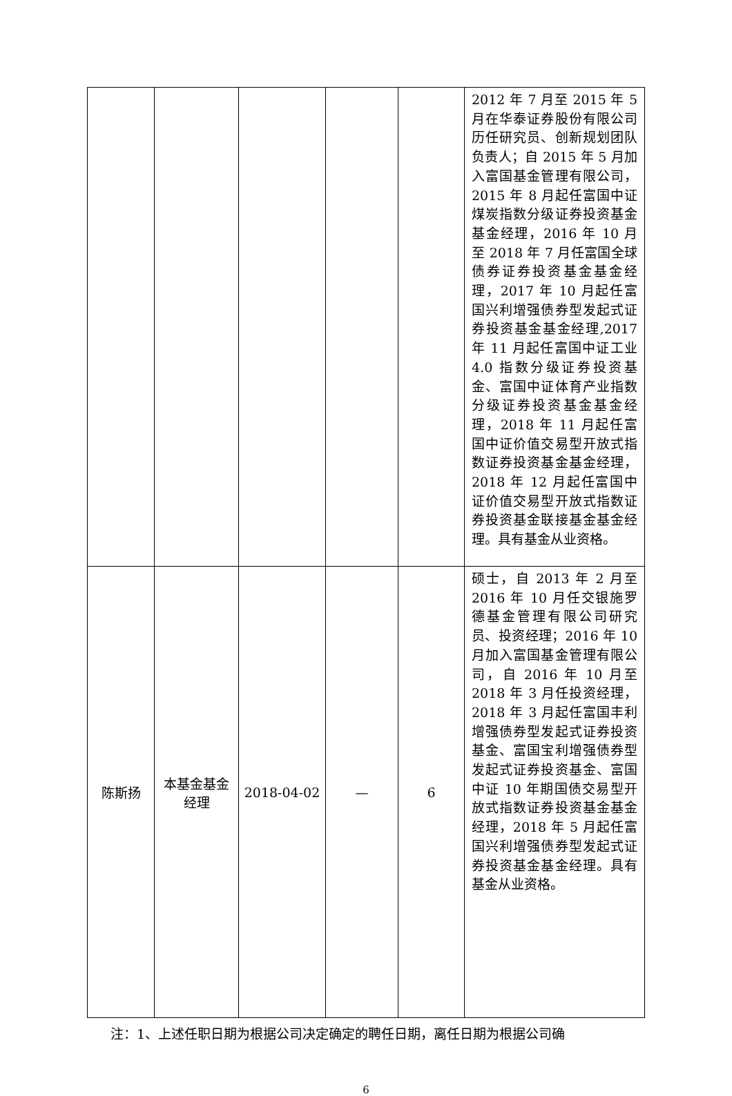| | | | | | 2012 年 7 月至 2015 年 5 月在华泰证券股份有限公司历任研究员、创新规划团队负责人；自 2015 年 5 月加入富国基金管理有限公司，2015 年 8 月起任富国中证煤炭指数分级证券投资基金基金经理，2016 年 10 月至 2018 年 7 月任富国全球债券证券投资基金基金经理，2017 年 10 月起任富国兴利增强债券型发起式证券投资基金基金经理,2017 年 11 月起任富国中证工业 4.0 指数分级证券投资基金、富国中证体育产业指数分级证券投资基金基金经理，2018 年 11 月起任富国中证价值交易型开放式指数证券投资基金基金经理，2018 年 12 月起任富国中证价值交易型开放式指数证券投资基金联接基金基金经理。具有基金从业资格。 |
| 陈斯扬 | 本基金基金经理 | 2018-04-02 | — | 6 | 硕士，自 2013 年 2 月至 2016 年 10 月任交银施罗德基金管理有限公司研究员、投资经理；2016 年 10 月加入富国基金管理有限公司，自 2016 年 10 月至 2018 年 3 月任投资经理，2018 年 3 月起任富国丰利增强债券型发起式证券投资基金、富国宝利增强债券型发起式证券投资基金、富国中证 10 年期国债交易型开放式指数证券投资基金基金经理，2018 年 5 月起任富国兴利增强债券型发起式证券投资基金基金经理。具有基金从业资格。 |
注：1、上述任职日期为根据公司决定确定的聘任日期，离任日期为根据公司确
6